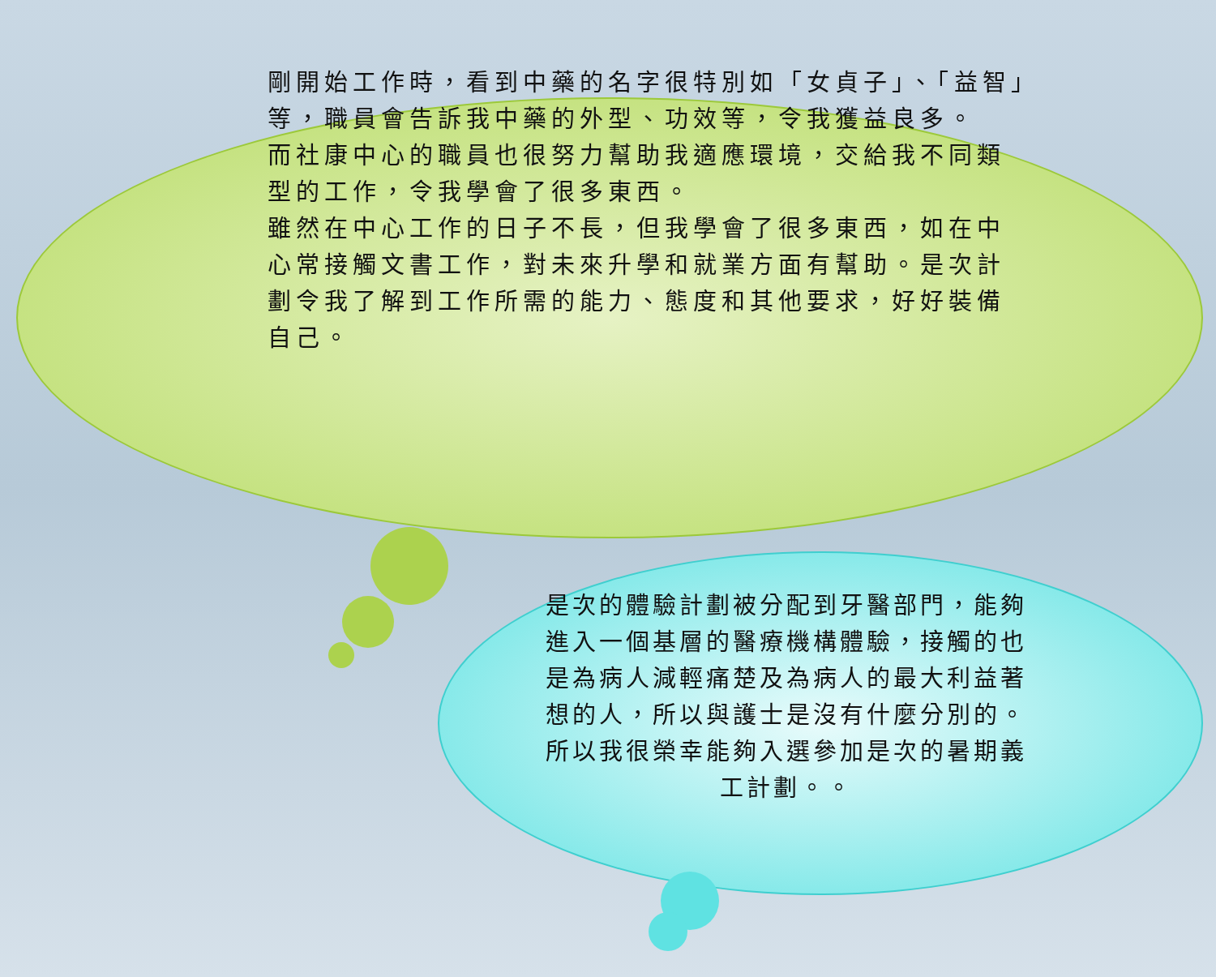剛開始工作時，看到中藥的名字很特別如「女貞子」、「益智」等，職員會告訴我中藥的外型、功效等，令我獲益良多。
而社康中心的職員也很努力幫助我適應環境，交給我不同類型的工作，令我學會了很多東西。
雖然在中心工作的日子不長，但我學會了很多東西，如在中心常接觸文書工作，對未來升學和就業方面有幫助。是次計劃令我了解到工作所需的能力、態度和其他要求，好好裝備自己。
是次的體驗計劃被分配到牙醫部門，能夠進入一個基層的醫療機構體驗，接觸的也是為病人減輕痛楚及為病人的最大利益著想的人，所以與護士是沒有什麼分別的。所以我很榮幸能夠入選參加是次的暑期義工計劃。。